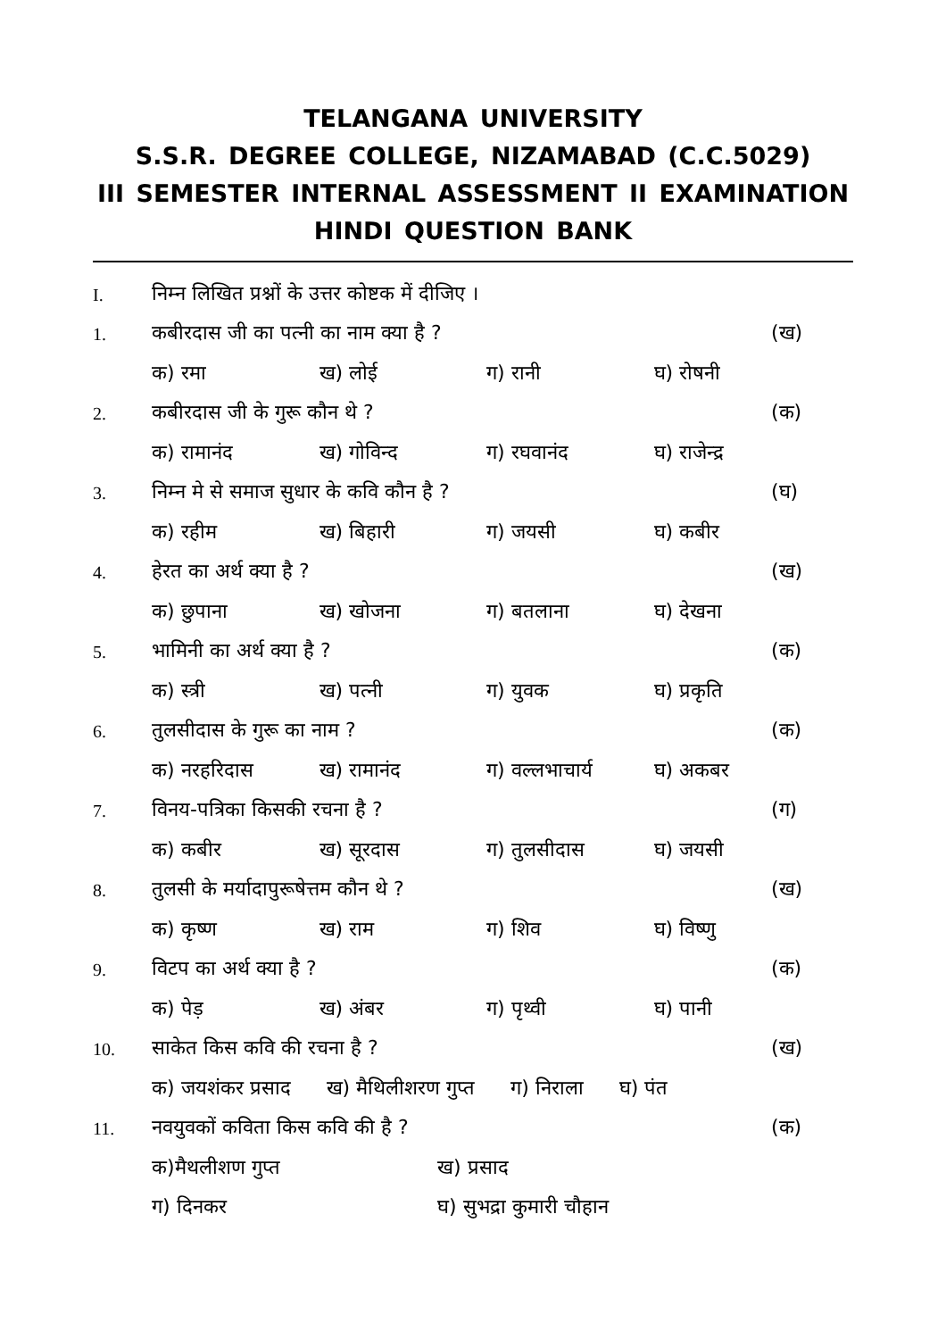TELANGANA UNIVERSITY
S.S.R. DEGREE COLLEGE, NIZAMABAD (C.C.5029)
III SEMESTER INTERNAL ASSESSMENT II EXAMINATION
HINDI QUESTION BANK
I. निम्न लिखित प्रश्नों के उत्तर कोष्टक में दीजिए ।
1. कबीरदास जी का पत्नी का नाम क्या है ? (ख)
क) रमा ख) लोई ग) रानी घ) रोषनी
2. कबीरदास जी के गुरू कौन थे ? (क)
क) रामानंद ख) गोविन्द ग) रघवानंद घ) राजेन्द्र
3. निम्न मे से समाज सुधार के कवि कौन है ? (घ)
क) रहीम ख) बिहारी ग) जयसी घ) कबीर
4. हेरत का अर्थ क्या है ? (ख)
क) छुपाना ख) खोजना ग) बतलाना घ) देखना
5. भामिनी का अर्थ क्या है ? (क)
क) स्त्री ख) पत्नी ग) युवक घ) प्रकृति
6. तुलसीदास के गुरू का नाम ? (क)
क) नरहरिदास ख) रामानंद ग) वल्लभाचार्य घ) अकबर
7. विनय-पत्रिका किसकी रचना है ? (ग)
क) कबीर ख) सूरदास ग) तुलसीदास घ) जयसी
8. तुलसी के मर्यादापुरूषेत्तम कौन थे ? (ख)
क) कृष्ण ख) राम ग) शिव घ) विष्णु
9. विटप का अर्थ क्या है ? (क)
क) पेड़ ख) अंबर ग) पृथ्वी घ) पानी
10. साकेत किस कवि की रचना है ? (ख)
क) जयशंकर प्रसाद ख) मैथिलीशरण गुप्त ग) निराला घ) पंत
11. नवयुवकों कविता किस कवि की है ? (क)
क)मैथलीशण गुप्त ख) प्रसाद
ग) दिनकर घ) सुभद्रा कुमारी चौहान